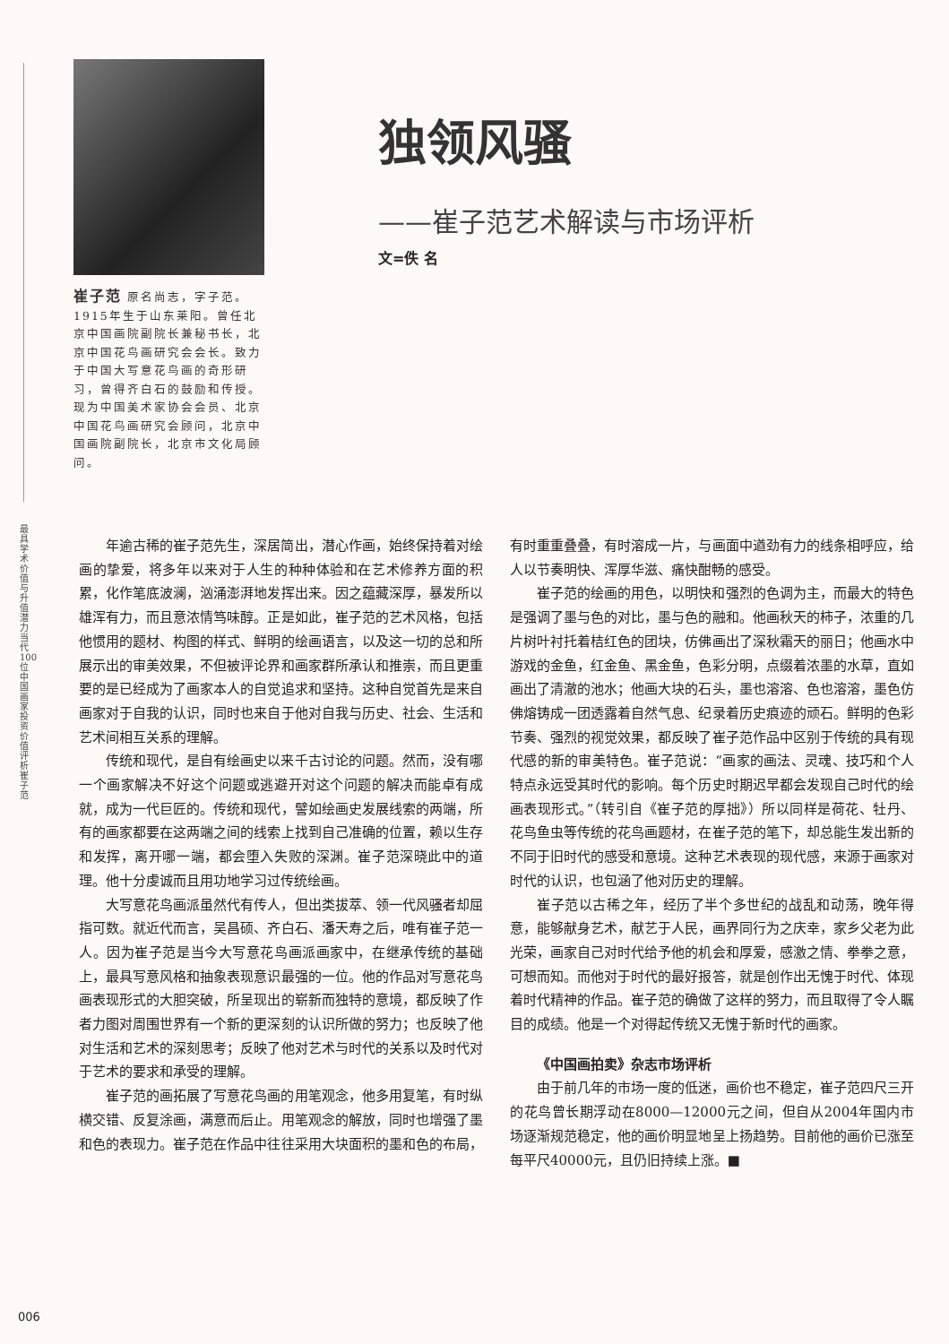崔子范 原名尚志，字子范。1915年生于山东莱阳。曾任北京中国画院副院长兼秘书长，北京中国花鸟画研究会会长。致力于中国大写意花鸟画的奇形研习，曾得齐白石的鼓励和传授。现为中国美术家协会会员、北京中国花鸟画研究会顾问，北京中国画院副院长，北京市文化局顾问。
独领风骚
——崔子范艺术解读与市场评析
文=佚 名
最具学术价值与升值潜力当代100位中国画家投资价值评析 崔子范
年逾古稀的崔子范先生，深居简出，潜心作画，始终保持着对绘画的挚爱，将多年以来对于人生的种种体验和在艺术修养方面的积累，化作笔底波澜，汹涌澎湃地发挥出来。因之蕴藏深厚，暴发所以雄浑有力，而且意浓情笃味醇。正是如此，崔子范的艺术风格，包括他惯用的题材、构图的样式、鲜明的绘画语言，以及这一切的总和所展示出的审美效果，不但被评论界和画家群所承认和推崇，而且更重要的是已经成为了画家本人的自觉追求和坚持。这种自觉首先是来自画家对于自我的认识，同时也来自于他对自我与历史、社会、生活和艺术间相互关系的理解。
传统和现代，是自有绘画史以来千古讨论的问题。然而，没有哪一个画家解决不好这个问题或逃避开对这个问题的解决而能卓有成就，成为一代巨匠的。传统和现代，譬如绘画史发展线索的两端，所有的画家都要在这两端之间的线索上找到自己准确的位置，赖以生存和发挥，离开哪一端，都会堕入失败的深渊。崔子范深晓此中的道理。他十分虔诚而且用功地学习过传统绘画。
大写意花鸟画派虽然代有传人，但出类拔萃、领一代风骚者却屈指可数。就近代而言，吴昌硕、齐白石、潘天寿之后，唯有崔子范一人。因为崔子范是当今大写意花鸟画派画家中，在继承传统的基础上，最具写意风格和抽象表现意识最强的一位。他的作品对写意花鸟画表现形式的大胆突破，所呈现出的崭新而独特的意境，都反映了作者力图对周围世界有一个新的更深刻的认识所做的努力；也反映了他对生活和艺术的深刻思考；反映了他对艺术与时代的关系以及时代对于艺术的要求和承受的理解。
崔子范的画拓展了写意花鸟画的用笔观念，他多用复笔，有时纵横交错、反复涂画，满意而后止。用笔观念的解放，同时也增强了墨和色的表现力。崔子范在作品中往往采用大块面积的墨和色的布局，有时重重叠叠，有时溶成一片，与画面中遒劲有力的线条相呼应，给人以节奏明快、浑厚华滋、痛快酣畅的感受。
崔子范的绘画的用色，以明快和强烈的色调为主，而最大的特色是强调了墨与色的对比，墨与色的融和。他画秋天的柿子，浓重的几片树叶衬托着桔红色的团块，仿佛画出了深秋霜天的丽日；他画水中游戏的金鱼，红金鱼、黑金鱼，色彩分明，点缀着浓墨的水草，直如画出了清澈的池水；他画大块的石头，墨也溶溶、色也溶溶，墨色仿佛熔铸成一团透露着自然气息、纪录着历史痕迹的顽石。鲜明的色彩节奏、强烈的视觉效果，都反映了崔子范作品中区别于传统的具有现代感的新的审美特色。崔子范说：“画家的画法、灵魂、技巧和个人特点永远受其时代的影响。每个历史时期迟早都会发现自己时代的绘画表现形式。”（转引自《崔子范的厚拙》）所以同样是荷花、牡丹、花鸟鱼虫等传统的花鸟画题材，在崔子范的笔下，却总能生发出新的不同于旧时代的感受和意境。这种艺术表现的现代感，来源于画家对时代的认识，也包涵了他对历史的理解。
崔子范以古稀之年，经历了半个多世纪的战乱和动荡，晚年得意，能够献身艺术，献艺于人民，画界同行为之庆幸，家乡父老为此光荣，画家自己对时代给予他的机会和厚爱，感激之情、拳拳之意，可想而知。而他对于时代的最好报答，就是创作出无愧于时代、体现着时代精神的作品。崔子范的确做了这样的努力，而且取得了令人瞩目的成绩。他是一个对得起传统又无愧于新时代的画家。
《中国画拍卖》杂志市场评析
由于前几年的市场一度的低迷，画价也不稳定，崔子范四尺三开的花鸟曾长期浮动在8000—12000元之间，但自从2004年国内市场逐渐规范稳定，他的画价明显地呈上扬趋势。目前他的画价已涨至每平尺40000元，且仍旧持续上涨。■
006